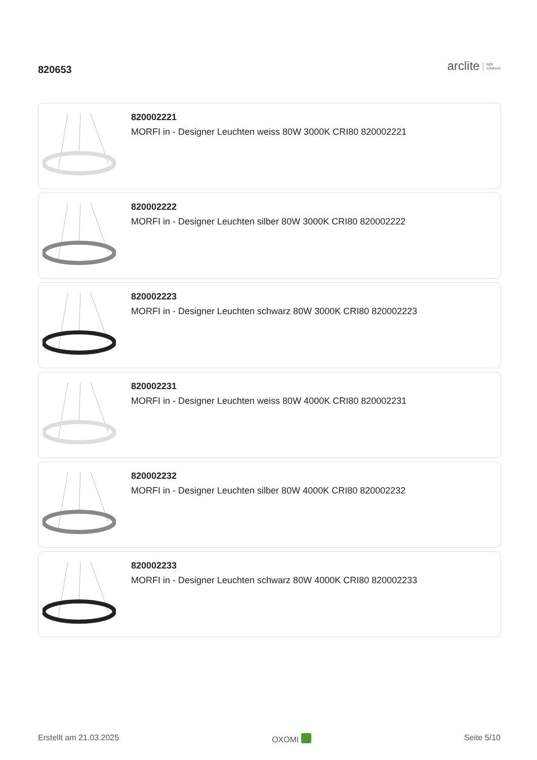820653
arclite light
solutions
820002221
MORFI in - Designer Leuchten weiss 80W 3000K CRI80 820002221
820002222
MORFI in - Designer Leuchten silber 80W 3000K CRI80 820002222
820002223
MORFI in - Designer Leuchten schwarz 80W 3000K CRI80 820002223
820002231
MORFI in - Designer Leuchten weiss 80W 4000K CRI80 820002231
820002232
MORFI in - Designer Leuchten silber 80W 4000K CRI80 820002232
820002233
MORFI in - Designer Leuchten schwarz 80W 4000K CRI80 820002233
Erstellt am 21.03.2025 OXOMI Seite 5/10